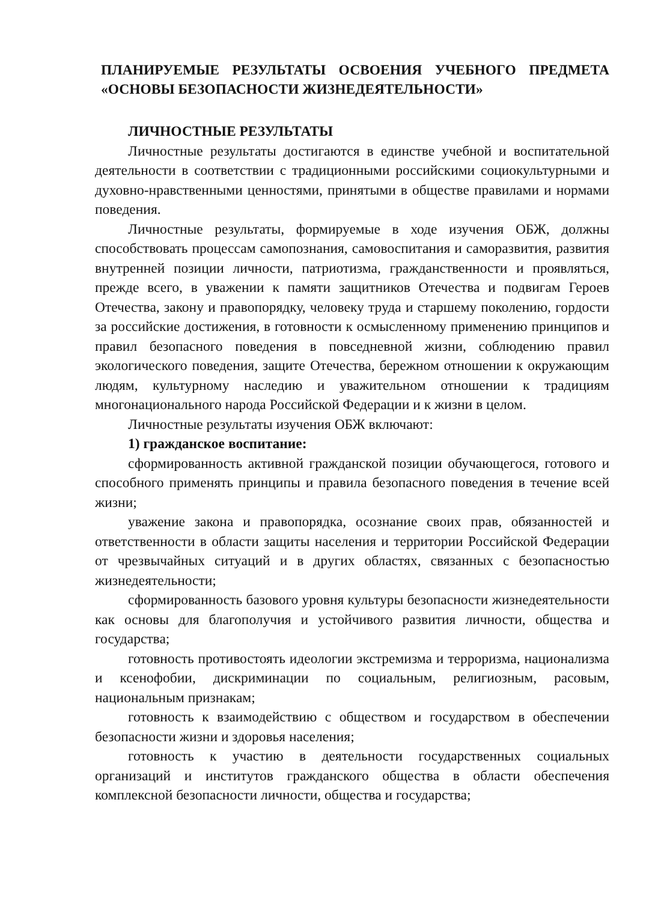ПЛАНИРУЕМЫЕ РЕЗУЛЬТАТЫ ОСВОЕНИЯ УЧЕБНОГО ПРЕДМЕТА «ОСНОВЫ БЕЗОПАСНОСТИ ЖИЗНЕДЕЯТЕЛЬНОСТИ»
ЛИЧНОСТНЫЕ РЕЗУЛЬТАТЫ
Личностные результаты достигаются в единстве учебной и воспитательной деятельности в соответствии с традиционными российскими социокультурными и духовно-нравственными ценностями, принятыми в обществе правилами и нормами поведения.
Личностные результаты, формируемые в ходе изучения ОБЖ, должны способствовать процессам самопознания, самовоспитания и саморазвития, развития внутренней позиции личности, патриотизма, гражданственности и проявляться, прежде всего, в уважении к памяти защитников Отечества и подвигам Героев Отечества, закону и правопорядку, человеку труда и старшему поколению, гордости за российские достижения, в готовности к осмысленному применению принципов и правил безопасного поведения в повседневной жизни, соблюдению правил экологического поведения, защите Отечества, бережном отношении к окружающим людям, культурному наследию и уважительном отношении к традициям многонационального народа Российской Федерации и к жизни в целом.
Личностные результаты изучения ОБЖ включают:
1) гражданское воспитание:
сформированность активной гражданской позиции обучающегося, готового и способного применять принципы и правила безопасного поведения в течение всей жизни;
уважение закона и правопорядка, осознание своих прав, обязанностей и ответственности в области защиты населения и территории Российской Федерации от чрезвычайных ситуаций и в других областях, связанных с безопасностью жизнедеятельности;
сформированность базового уровня культуры безопасности жизнедеятельности как основы для благополучия и устойчивого развития личности, общества и государства;
готовность противостоять идеологии экстремизма и терроризма, национализма и ксенофобии, дискриминации по социальным, религиозным, расовым, национальным признакам;
готовность к взаимодействию с обществом и государством в обеспечении безопасности жизни и здоровья населения;
готовность к участию в деятельности государственных социальных организаций и институтов гражданского общества в области обеспечения комплексной безопасности личности, общества и государства;